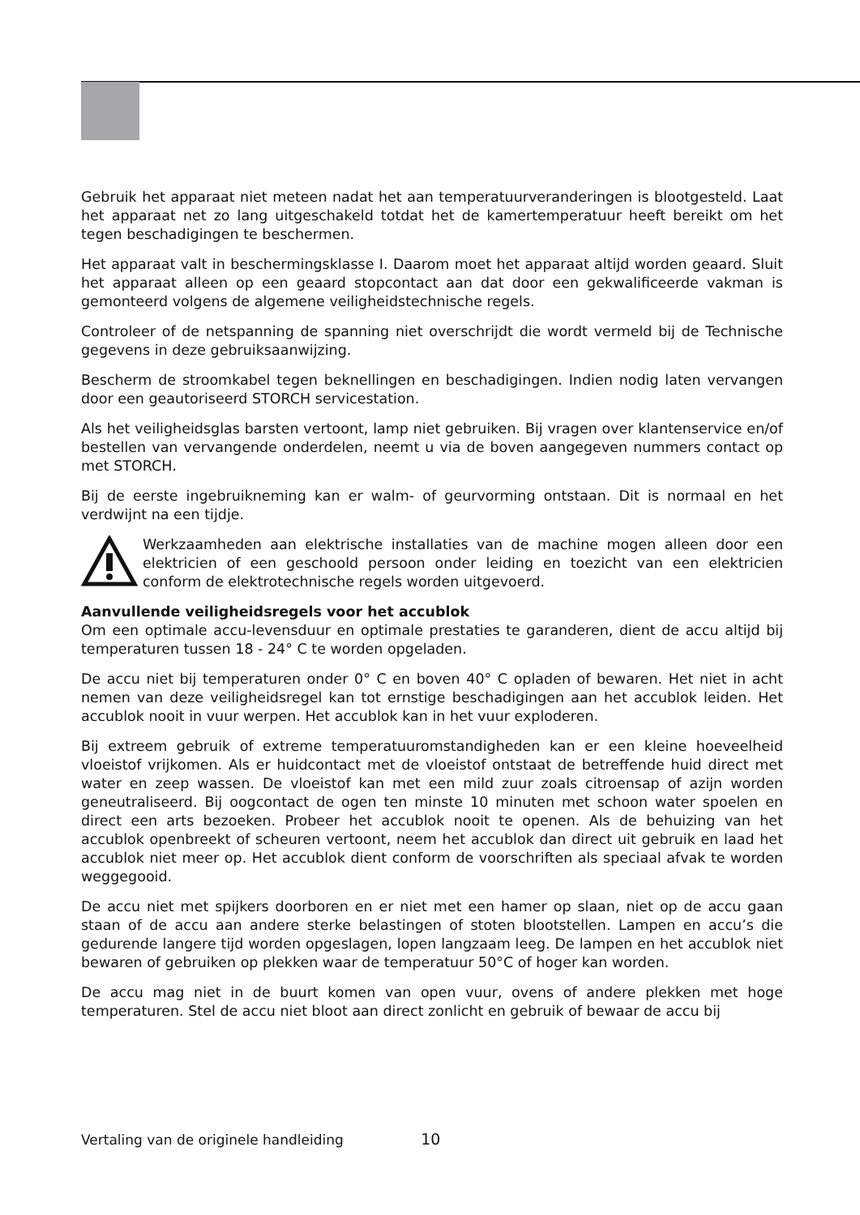Gebruik het apparaat niet meteen nadat het aan temperatuurveranderingen is blootge­steld. Laat het apparaat net zo lang uitgeschakeld totdat het de kamertemperatuur heeft bereikt om het tegen beschadigingen te beschermen.
Het apparaat valt in beschermingsklasse I. Daarom moet het apparaat altijd worden geaard. Sluit het apparaat alleen op een geaard stopcontact aan dat door een gekwalifi­ceerde vakman is gemonteerd volgens de algemene veiligheidstechnische regels.
Controleer of de netspanning de spanning niet overschrijdt die wordt vermeld bij de Tech­nische gegevens in deze gebruiksaanwijzing.
Bescherm de stroomkabel tegen beknellingen en beschadigingen. Indien nodig laten ver­vangen door een geautoriseerd STORCH servicestation.
Als het veiligheidsglas barsten vertoont, lamp niet gebruiken. Bij vragen over klanten­service en/of bestellen van vervangende onderdelen, neemt u via de boven aangegeven nummers contact op met STORCH.
Bij de eerste ingebruikneming kan er walm- of geurvorming ontstaan. Dit is normaal en het verdwijnt na een tijdje.
Werkzaamheden aan elektrische installaties van de machine mogen alleen door een elektricien of een geschoold persoon onder leiding en toezicht van een elek­tricien conform de elektrotechnische regels worden uitgevoerd.
Aanvullende veiligheidsregels voor het accublok
Om een optimale accu-levensduur en optimale prestaties te garanderen, dient de accu altijd bij temperaturen tussen 18 - 24° C te worden opgeladen.
De accu niet bij temperaturen onder 0° C en boven 40° C opladen of bewaren. Het niet in acht nemen van deze veiligheidsregel kan tot ernstige beschadigingen aan het accublok leiden. Het accublok nooit in vuur werpen. Het accublok kan in het vuur explo­deren.
Bij extreem gebruik of extreme temperatuuromstandigheden kan er een kleine hoeveel­heid vloeistof vrijkomen. Als er huidcontact met de vloeistof ontstaat de betreffende huid direct met water en zeep wassen. De vloeistof kan met een mild zuur zoals citroensap of azijn worden geneutraliseerd. Bij oogcontact de ogen ten minste 10 minuten met schoon water spoelen en direct een arts bezoeken. Probeer het accublok nooit te openen. Als de behuizing van het accublok openbreekt of scheuren vertoont, neem het accublok dan direct uit gebruik en laad het accublok niet meer op. Het accublok dient conform de voor­schriften als speciaal afvak te worden weggegooid.
De accu niet met spijkers doorboren en er niet met een hamer op slaan, niet op de accu gaan staan of de accu aan andere sterke belastingen of stoten blootstellen. Lampen en accu’s die gedurende langere tijd worden opgeslagen, lopen langzaam leeg. De lampen en het accublok niet bewaren of gebruiken op plekken waar de temperatuur 50°C of hoger kan worden.
De accu mag niet in de buurt komen van open vuur, ovens of andere plekken met hoge temperaturen. Stel de accu niet bloot aan direct zonlicht en gebruik of bewaar de accu bij
Vertaling van de originele handleiding 10